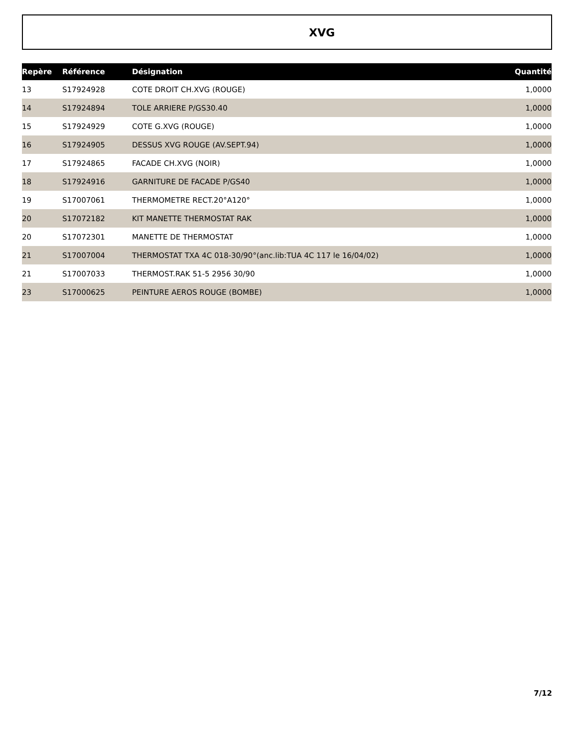XVG
| Repère | Référence | Désignation | Quantité |
| --- | --- | --- | --- |
| 13 | S17924928 | COTE DROIT CH.XVG (ROUGE) | 1,0000 |
| 14 | S17924894 | TOLE ARRIERE P/GS30.40 | 1,0000 |
| 15 | S17924929 | COTE G.XVG (ROUGE) | 1,0000 |
| 16 | S17924905 | DESSUS XVG ROUGE (AV.SEPT.94) | 1,0000 |
| 17 | S17924865 | FACADE CH.XVG (NOIR) | 1,0000 |
| 18 | S17924916 | GARNITURE DE FACADE P/GS40 | 1,0000 |
| 19 | S17007061 | THERMOMETRE RECT.20°A120° | 1,0000 |
| 20 | S17072182 | KIT MANETTE THERMOSTAT RAK | 1,0000 |
| 20 | S17072301 | MANETTE DE THERMOSTAT | 1,0000 |
| 21 | S17007004 | THERMOSTAT TXA 4C 018-30/90°(anc.lib:TUA 4C 117 le 16/04/02) | 1,0000 |
| 21 | S17007033 | THERMOST.RAK 51-5 2956 30/90 | 1,0000 |
| 23 | S17000625 | PEINTURE AEROS ROUGE (BOMBE) | 1,0000 |
7/12